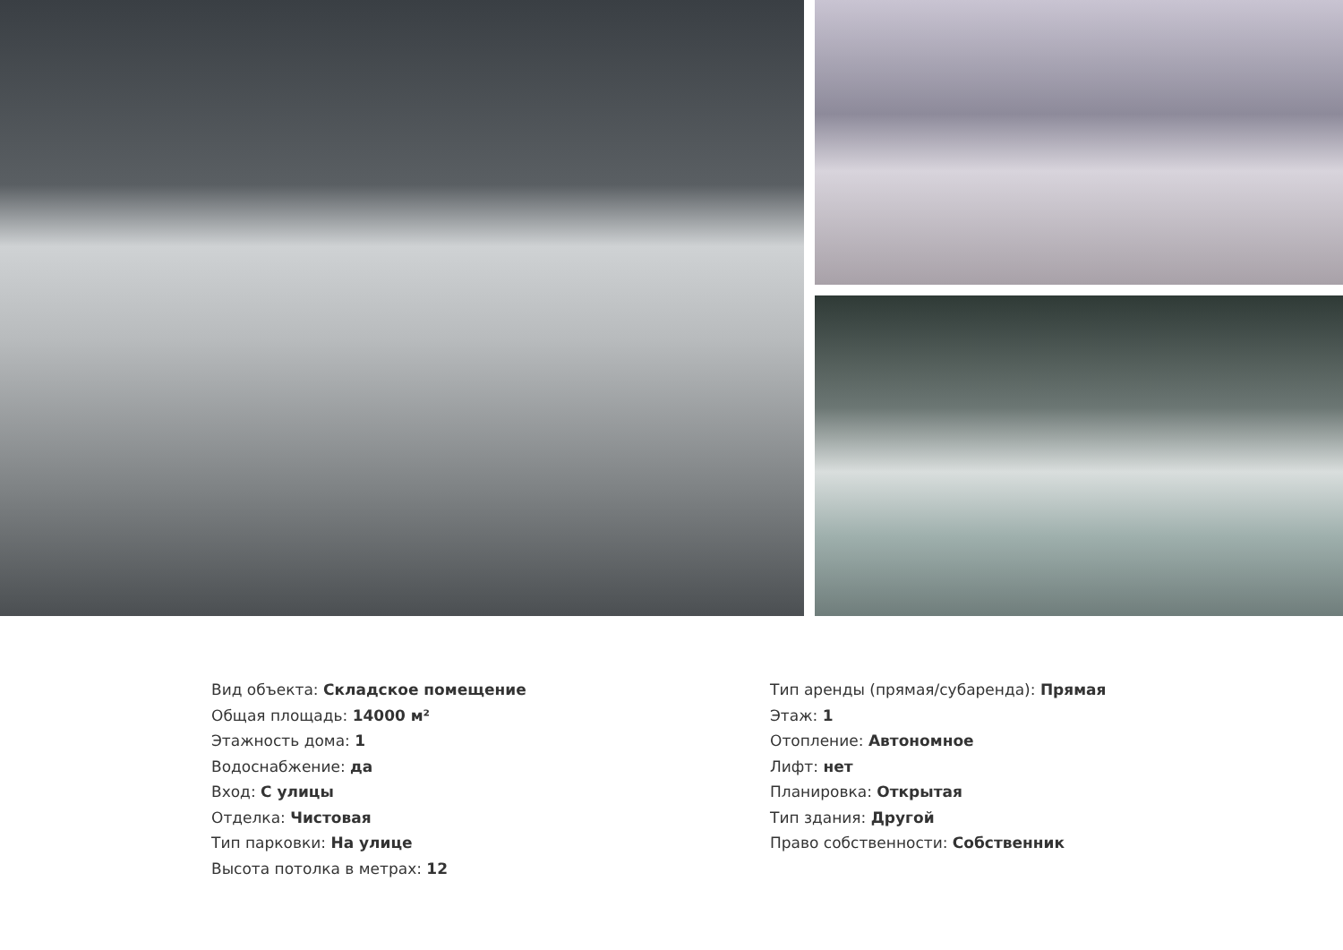Вид объекта: Складское помещение
Общая площадь: 14000 м²
Этажность дома: 1
Водоснабжение: да
Вход: С улицы
Отделка: Чистовая
Тип парковки: На улице
Высота потолка в метрах: 12
Тип аренды (прямая/субаренда): Прямая
Этаж: 1
Отопление: Автономное
Лифт: нет
Планировка: Открытая
Тип здания: Другой
Право собственности: Собственник